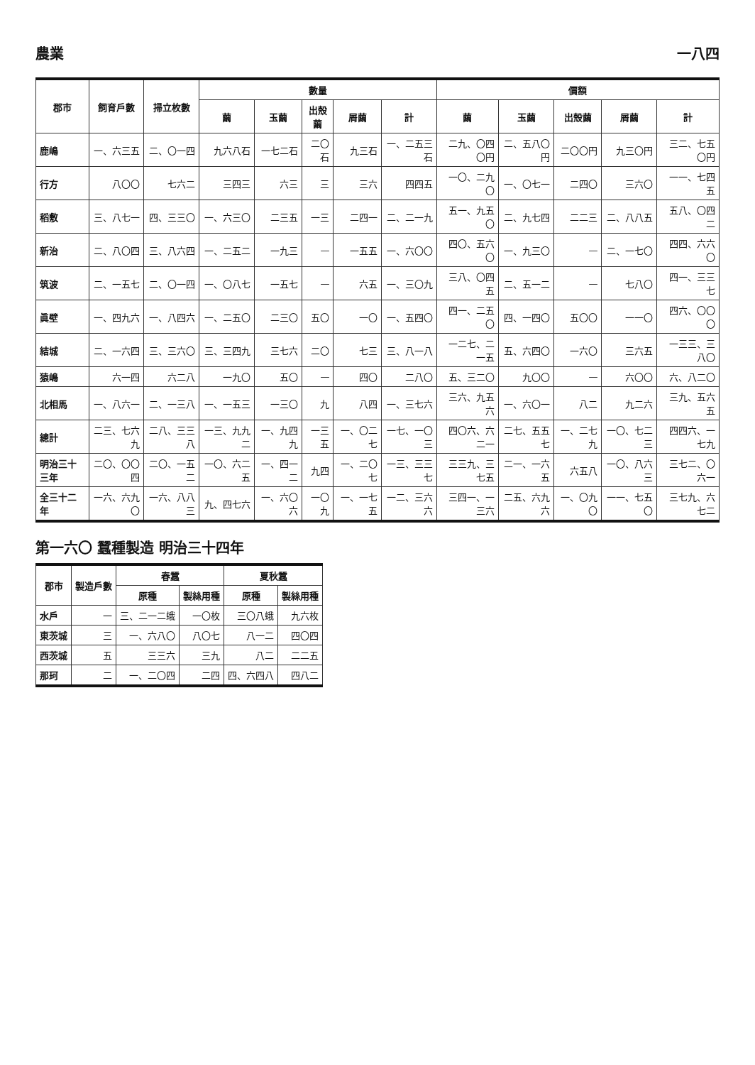農業 一八四
| 郡市 | 飼育戶數 | 掃立枚數 | 數量 | | | | | 價額 | | | | |
| --- | --- | --- | --- | --- | --- | --- | --- | --- | --- | --- | --- | --- |
| | | | 繭 | 玉繭 | 出殼繭 | 屑繭 | 計 | 繭 | 玉繭 | 出殼繭 | 屑繭 | 計 |
| 鹿嶋 | 一、六三五 | 二、〇一四 | 九六八石 | 一七二石 | 二〇石 | 九三石 | 一、二五三石 | 二九、〇四〇円 | 二、五八〇円 | 二〇〇円 | 九三〇円 | 三二、七五〇円 |
| 行方 | 八〇〇 | 七六二 | 三四三 | 六三 | 三 | 三六 | 四四五 | 一〇、二九〇 | 一、〇七一 | 二四〇 | 三六〇 | 一一、七四五 |
| 稻敷 | 三、八七一 | 四、三三〇 | 一、六三〇 | 二三五 | 一三 | 二四一 | 二、二一九 | 五一、九五〇 | 二、九七四 | 二二三 | 二、八八五 | 五八、〇四二 |
| 新治 | 二、八〇四 | 三、八六四 | 一、二五二 | 一九三 | — | 一五五 | 一、六〇〇 | 四〇、五六〇 | 一、九三〇 | — | 二、一七〇 | 四四、六六〇 |
| 筑波 | 二、一五七 | 二、〇一四 | 一、〇八七 | 一五七 | — | 六五 | 一、三〇九 | 三八、〇四五 | 二、五一二 | — | 七八〇 | 四一、三三七 |
| 眞壁 | 一、四九六 | 一、八四六 | 一、二五〇 | 二三〇 | 五〇 | 一〇 | 一、五四〇 | 四一、二五〇 | 四、一四〇 | 五〇〇 | 一一〇 | 四六、〇〇〇 |
| 結城 | 二、一六四 | 三、三六〇 | 三、三四九 | 三七六 | 二〇 | 七三 | 三、八一八 | 一二七、二一五 | 五、六四〇 | 一六〇 | 三六五 | 一三三、三八〇 |
| 猿嶋 | 六一四 | 六二八 | 一九〇 | 五〇 | — | 四〇 | 二八〇 | 五、三二〇 | 九〇〇 | — | 六〇〇 | 六、八二〇 |
| 北相馬 | 一、八六一 | 二、一三八 | 一、一五三 | 一三〇 | 九 | 八四 | 一、三七六 | 三六、九五六 | 一、六〇一 | 八二 | 九二六 | 三九、五六五 |
| 總計 | 二三、七六九 | 二八、三三八 | 一三、九九二 | 一、九四九 | 一三五 | 一、〇二七 | 一七、一〇三 | 四〇六、六二一 | 二七、五五七 | 一、二七九 | 一〇、七二三 | 四四六、一七九 |
| 明治三十三年 | 二〇、〇〇四 | 二〇、一五二 | 一〇、六二五 | 一、四一二 | 九四 | 一、二〇七 | 一三、三三七 | 三三九、三七五 | 二一、一六五 | 六五八 | 一〇、八六三 | 三七二、〇六一 |
| 全三十二年 | 一六、六九〇 | 一六、八八三 | 九、四七六 | 一、六〇六 | 一〇九 | 一、一七五 | 一二、三六六 | 三四一、一三六 | 二五、六九六 | 一、〇九〇 | 一一、七五〇 | 三七九、六七二 |
第一六〇 蠶種製造 明治三十四年
| 郡市 | 製造戶數 | 春蠶 | | 夏秋蠶 | |
| --- | --- | --- | --- | --- | --- |
| | | 原種 | 製絲用種 | 原種 | 製絲用種 |
| 水戶 | 一 | 三、二一二蛾 | 一〇枚 | 三〇八蛾 | 九六枚 |
| 東茨城 | 三 | 一、六八〇 | 八〇七 | 八一二 | 四〇四 |
| 西茨城 | 五 | 三三六 | 三九 | 八二 | 二二五 |
| 那珂 | 二 | 一、二〇四 | 二四 | 四、六四八 | 四八二 |